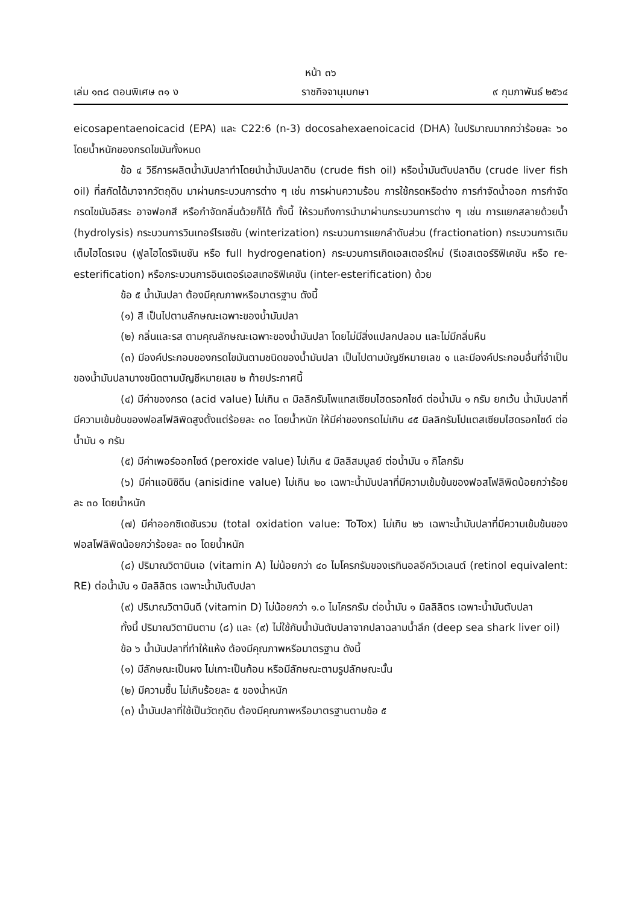หน้า ๓๖
เล่ม ๑๓๘ ตอนพิเศษ ๓๑ ง ราชกิจจานุเบกษา ๙ กุมภาพันธ์ ๒๕๖๔
eicosapentaenoicacid (EPA) และ C22:6 (n-3) docosahexaenoicacid (DHA) ในปริมาณมากกว่าร้อยละ ๖๐ โดยน้ำหนักของกรดไขมันทั้งหมด
ข้อ ๔ วิธีการผลิตน้ำมันปลาทำโดยนำน้ำมันปลาดิบ (crude fish oil) หรือน้ำมันตับปลาดิบ (crude liver fish oil) ที่สกัดได้มาจากวัตถุดิบ มาผ่านกระบวนการต่าง ๆ เช่น การผ่านความร้อน การใช้กรดหรือด่าง การกำจัดน้ำออก การกำจัดกรดไขมันอิสระ อาจฟอกสี หรือกำจัดกลิ่นด้วยก็ได้ ทั้งนี้ ให้รวมถึงการนำมาผ่านกระบวนการต่าง ๆ เช่น การแยกสลายด้วยน้ำ (hydrolysis) กระบวนการวินเทอร์ไรเซชัน (winterization) กระบวนการแยกลำดับส่วน (fractionation) กระบวนการเติมเต็มไฮโดรเจน (ฟูลไฮโดรจิเนชัน หรือ full hydrogenation) กระบวนการเกิดเอสเตอร์ใหม่ (รีเอสเตอร์ริฟิเคชัน หรือ re-esterification) หรือกระบวนการอินเตอร์เอสเทอริฟิเคชัน (inter-esterification) ด้วย
ข้อ ๕ น้ำมันปลา ต้องมีคุณภาพหรือมาตรฐาน ดังนี้
(๑) สี เป็นไปตามลักษณะเฉพาะของน้ำมันปลา
(๒) กลิ่นและรส ตามคุณลักษณะเฉพาะของน้ำมันปลา โดยไม่มีสิ่งแปลกปลอม และไม่มีกลิ่นหืน
(๓) มีองค์ประกอบของกรดไขมันตามชนิดของน้ำมันปลา เป็นไปตามบัญชีหมายเลข ๑ และมีองค์ประกอบอื่นที่จำเป็นของน้ำมันปลาบางชนิดตามบัญชีหมายเลข ๒ ท้ายประกาศนี้
(๔) มีค่าของกรด (acid value) ไม่เกิน ๓ มิลลิกรัมโพแทสเซียมไฮดรอกไซด์ ต่อน้ำมัน ๑ กรัม ยกเว้น น้ำมันปลาที่มีความเข้มข้นของฟอสโฟลิพิดสูงตั้งแต่ร้อยละ ๓๐ โดยน้ำหนัก ให้มีค่าของกรดไม่เกิน ๔๕ มิลลิกรัมโปแตสเซียมไฮดรอกไซด์ ต่อน้ำมัน ๑ กรัม
(๕) มีค่าเพอร์ออกไซด์ (peroxide value) ไม่เกิน ๕ มิลลิสมมูลย์ ต่อน้ำมัน ๑ กิโลกรัม
(๖) มีค่าแอนิซิดีน (anisidine value) ไม่เกิน ๒๐ เฉพาะน้ำมันปลาที่มีความเข้มข้นของฟอสโฟลิพิดน้อยกว่าร้อยละ ๓๐ โดยน้ำหนัก
(๗) มีค่าออกซิเดชันรวม (total oxidation value: ToTox) ไม่เกิน ๒๖ เฉพาะน้ำมันปลาที่มีความเข้มข้นของฟอสโฟลิพิดน้อยกว่าร้อยละ ๓๐ โดยน้ำหนัก
(๘) ปริมาณวิตามินเอ (vitamin A) ไม่น้อยกว่า ๔๐ ไมโครกรัมของเรทินอลอีควิเวเลนต์ (retinol equivalent: RE) ต่อน้ำมัน ๑ มิลลิลิตร เฉพาะน้ำมันตับปลา
(๙) ปริมาณวิตามินดี (vitamin D) ไม่น้อยกว่า ๑.๐ ไมโครกรัม ต่อน้ำมัน ๑ มิลลิลิตร เฉพาะน้ำมันตับปลา
ทั้งนี้ ปริมาณวิตามินตาม (๘) และ (๙) ไม่ใช้กับน้ำมันตับปลาจากปลาฉลามน้ำลึก (deep sea shark liver oil)
ข้อ ๖ น้ำมันปลาที่ทำให้แห้ง ต้องมีคุณภาพหรือมาตรฐาน ดังนี้
(๑) มีลักษณะเป็นผง ไม่เกาะเป็นก้อน หรือมีลักษณะตามรูปลักษณะนั้น
(๒) มีความชื้น ไม่เกินร้อยละ ๕ ของน้ำหนัก
(๓) น้ำมันปลาที่ใช้เป็นวัตถุดิบ ต้องมีคุณภาพหรือมาตรฐานตามข้อ ๕